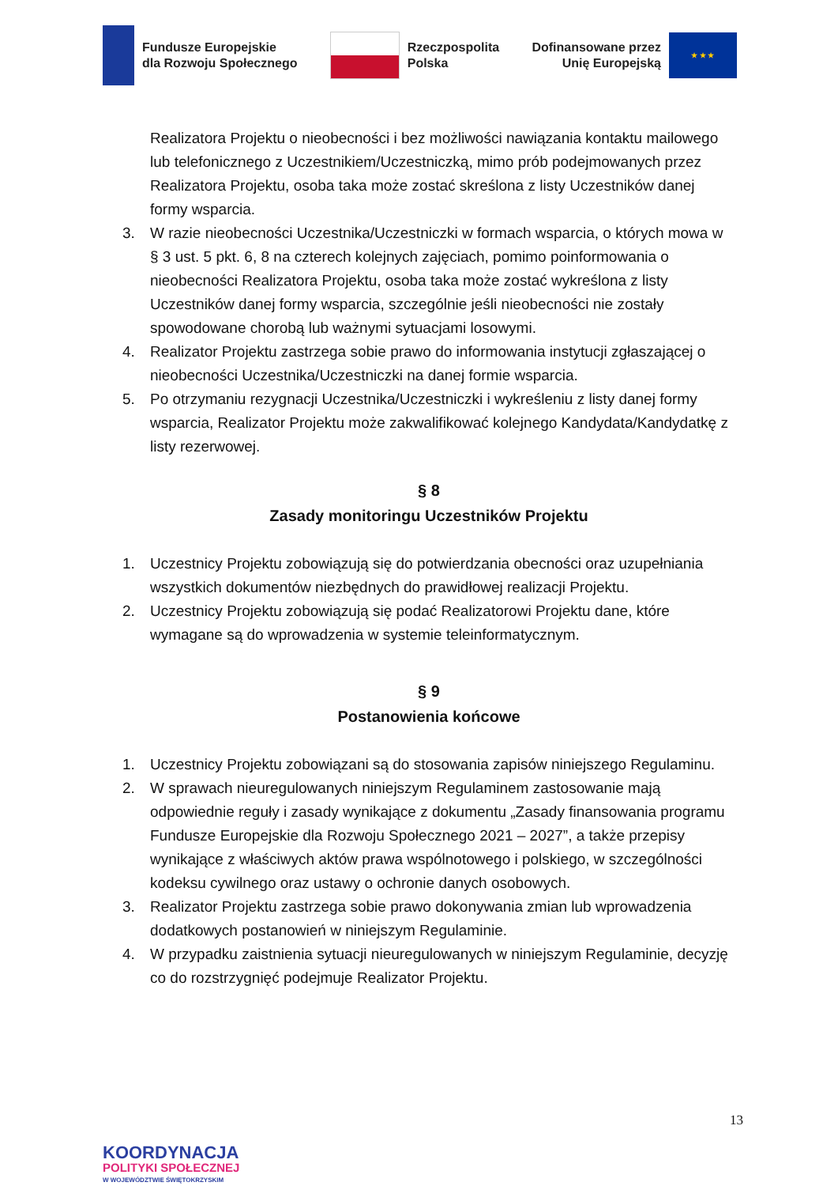Fundusze Europejskie
dla Rozwoju Społecznego
Rzeczpospolita
Polska
Dofinansowane przez
Unię Europejską
★ ★ ★
Realizatora Projektu o nieobecności i bez możliwości nawiązania kontaktu mailowego lub telefonicznego z Uczestnikiem/Uczestniczką, mimo prób podejmowanych przez Realizatora Projektu, osoba taka może zostać skreślona z listy Uczestników danej formy wsparcia.
3. W razie nieobecności Uczestnika/Uczestniczki w formach wsparcia, o których mowa w § 3 ust. 5 pkt. 6, 8 na czterech kolejnych zajęciach, pomimo poinformowania o nieobecności Realizatora Projektu, osoba taka może zostać wykreślona z listy Uczestników danej formy wsparcia, szczególnie jeśli nieobecności nie zostały spowodowane chorobą lub ważnymi sytuacjami losowymi.
4. Realizator Projektu zastrzega sobie prawo do informowania instytucji zgłaszającej o nieobecności Uczestnika/Uczestniczki na danej formie wsparcia.
5. Po otrzymaniu rezygnacji Uczestnika/Uczestniczki i wykreśleniu z listy danej formy wsparcia, Realizator Projektu może zakwalifikować kolejnego Kandydata/Kandydatkę z listy rezerwowej.
§ 8
Zasady monitoringu Uczestników Projektu
1. Uczestnicy Projektu zobowiązują się do potwierdzania obecności oraz uzupełniania wszystkich dokumentów niezbędnych do prawidłowej realizacji Projektu.
2. Uczestnicy Projektu zobowiązują się podać Realizatorowi Projektu dane, które wymagane są do wprowadzenia w systemie teleinformatycznym.
§ 9
Postanowienia końcowe
1. Uczestnicy Projektu zobowiązani są do stosowania zapisów niniejszego Regulaminu.
2. W sprawach nieuregulowanych niniejszym Regulaminem zastosowanie mają odpowiednie reguły i zasady wynikające z dokumentu „Zasady finansowania programu Fundusze Europejskie dla Rozwoju Społecznego 2021 – 2027”, a także przepisy wynikające z właściwych aktów prawa wspólnotowego i polskiego, w szczególności kodeksu cywilnego oraz ustawy o ochronie danych osobowych.
3. Realizator Projektu zastrzega sobie prawo dokonywania zmian lub wprowadzenia dodatkowych postanowień w niniejszym Regulaminie.
4. W przypadku zaistnienia sytuacji nieuregulowanych w niniejszym Regulaminie, decyzję co do rozstrzygnięć podejmuje Realizator Projektu.
13
KOORDYNACJA
POLITYKI SPOŁECZNEJ
W WOJEWÓDZTWIE ŚWIĘTOKRZYSKIM